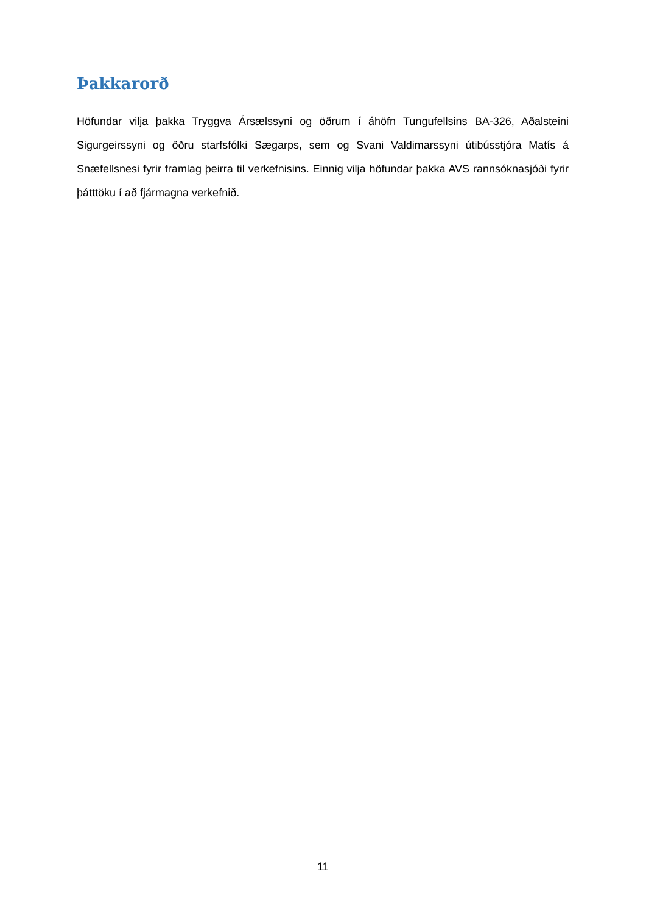Þakkarorð
Höfundar vilja þakka Tryggva Ársælssyni og öðrum í áhöfn Tungufellsins BA-326, Aðalsteini Sigurgeirssyni og öðru starfsfólki Sægarps, sem og Svani Valdimarssyni útibússtjóra Matís á Snæfellsnesi fyrir framlag þeirra til verkefnisins. Einnig vilja höfundar þakka AVS rannsóknasjóði fyrir þátttöku í að fjármagna verkefnið.
11